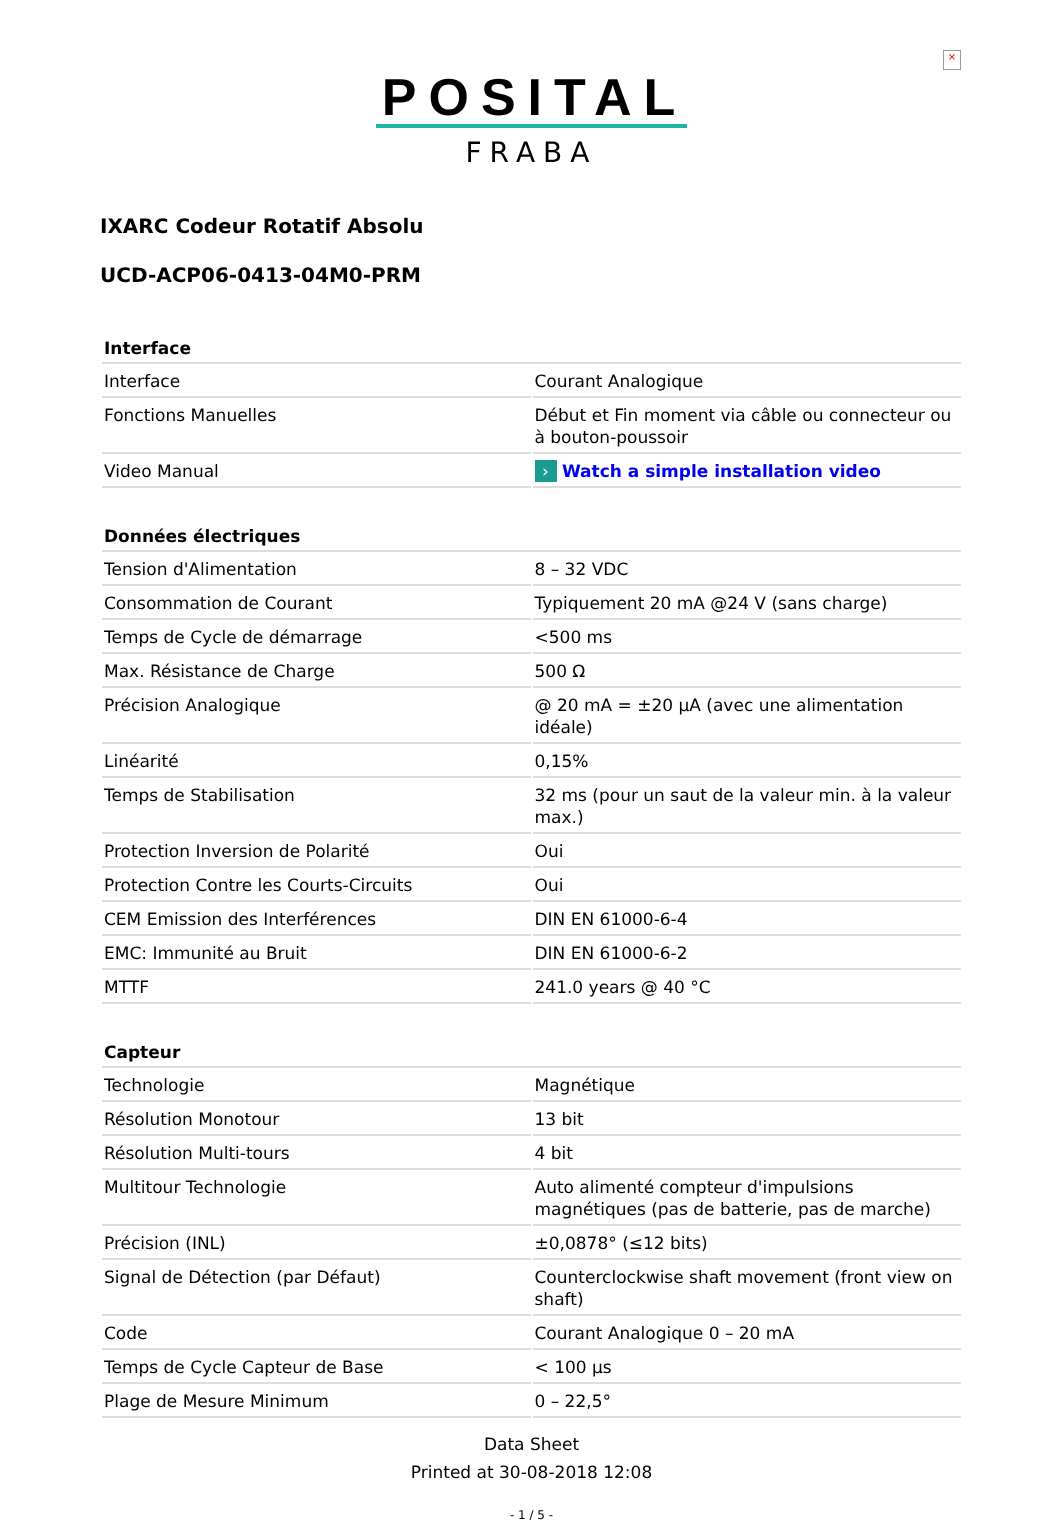×
POSITAL
FRABA
IXARC Codeur Rotatif Absolu
UCD-ACP06-0413-04M0-PRM
| Interface | |
| --- | --- |
| Interface | Courant Analogique |
| Fonctions Manuelles | Début et Fin moment via câble ou connecteur ou à bouton-poussoir |
| Video Manual | › Watch a simple installation video |
| Données électriques | |
| --- | --- |
| Tension d'Alimentation | 8 – 32 VDC |
| Consommation de Courant | Typiquement 20 mA @24 V (sans charge) |
| Temps de Cycle de démarrage | <500 ms |
| Max. Résistance de Charge | 500 Ω |
| Précision Analogique | @ 20 mA = ±20 µA (avec une alimentation idéale) |
| Linéarité | 0,15% |
| Temps de Stabilisation | 32 ms (pour un saut de la valeur min. à la valeur max.) |
| Protection Inversion de Polarité | Oui |
| Protection Contre les Courts-Circuits | Oui |
| CEM Emission des Interférences | DIN EN 61000-6-4 |
| EMC: Immunité au Bruit | DIN EN 61000-6-2 |
| MTTF | 241.0 years @ 40 °C |
| Capteur | |
| --- | --- |
| Technologie | Magnétique |
| Résolution Monotour | 13 bit |
| Résolution Multi-tours | 4 bit |
| Multitour Technologie | Auto alimenté compteur d'impulsions magnétiques (pas de batterie, pas de marche) |
| Précision (INL) | ±0,0878° (≤12 bits) |
| Signal de Détection (par Défaut) | Counterclockwise shaft movement (front view on shaft) |
| Code | Courant Analogique 0 – 20 mA |
| Temps de Cycle Capteur de Base | < 100 µs |
| Plage de Mesure Minimum | 0 – 22,5° |
Data Sheet
Printed at 30-08-2018 12:08
- 1 / 5 -